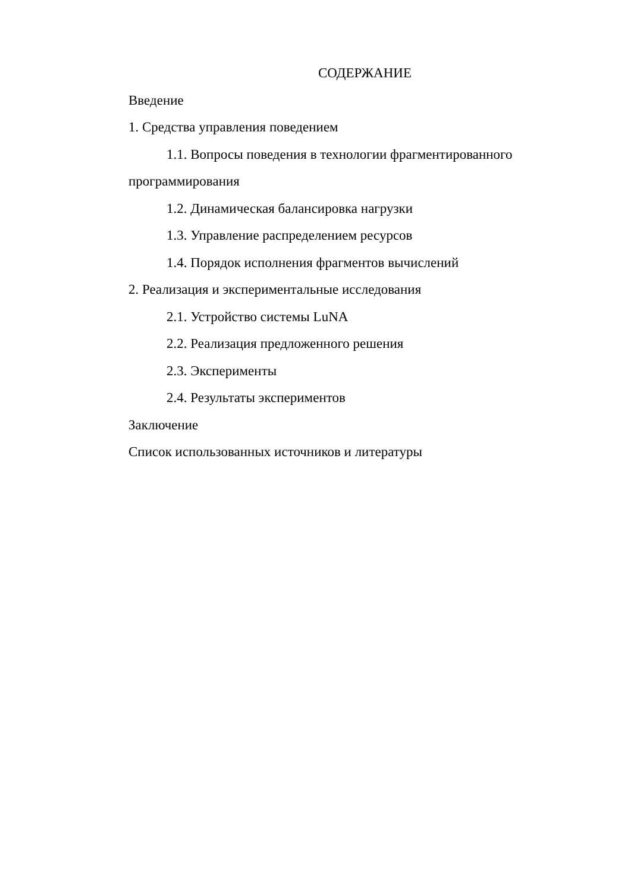СОДЕРЖАНИЕ
Введение
1. Средства управления поведением
1.1. Вопросы поведения в технологии фрагментированного программирования
1.2. Динамическая балансировка нагрузки
1.3. Управление распределением ресурсов
1.4. Порядок исполнения фрагментов вычислений
2. Реализация и экспериментальные исследования
2.1. Устройство системы LuNA
2.2. Реализация предложенного решения
2.3. Эксперименты
2.4. Результаты экспериментов
Заключение
Список использованных источников и литературы